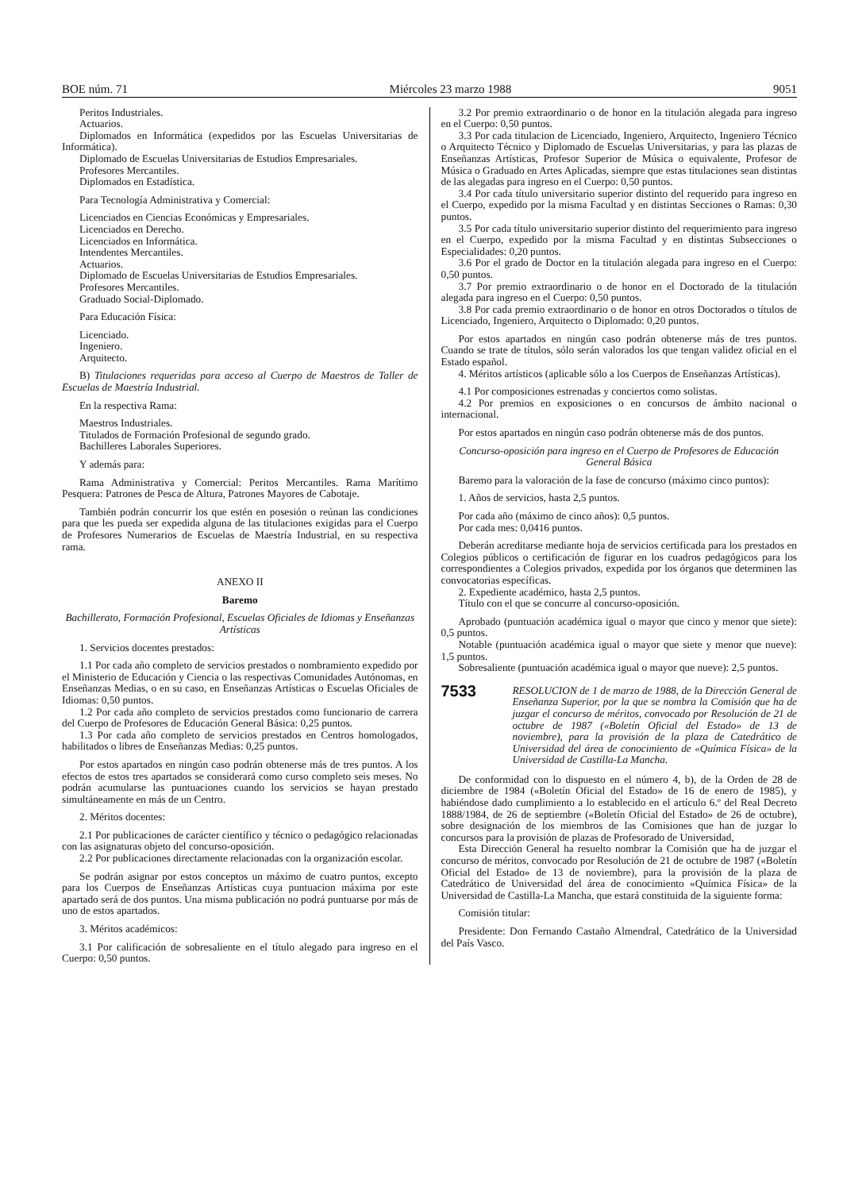BOE núm. 71 Miércoles 23 marzo 1988 9051
Peritos Industriales.
Actuarios.
Diplomados en Informática (expedidos por las Escuelas Universitarias de Informática).
Diplomado de Escuelas Universitarias de Estudios Empresariales.
Profesores Mercantiles.
Diplomados en Estadística.
Para Tecnología Administrativa y Comercial:
Licenciados en Ciencias Económicas y Empresariales.
Licenciados en Derecho.
Licenciados en Informática.
Intendentes Mercantiles.
Actuarios.
Diplomado de Escuelas Universitarias de Estudios Empresariales.
Profesores Mercantiles.
Graduado Social-Diplomado.
Para Educación Física:
Licenciado.
Ingeniero.
Arquitecto.
B) Titulaciones requeridas para acceso al Cuerpo de Maestros de Taller de Escuelas de Maestría Industrial.
En la respectiva Rama:
Maestros Industriales.
Titulados de Formación Profesional de segundo grado.
Bachilleres Laborales Superiores.
Y además para:
Rama Administrativa y Comercial: Peritos Mercantiles. Rama Marítimo Pesquera: Patrones de Pesca de Altura, Patrones Mayores de Cabotaje.
También podrán concurrir los que estén en posesión o reúnan las condiciones para que les pueda ser expedida alguna de las titulaciones exigidas para el Cuerpo de Profesores Numerarios de Escuelas de Maestría Industrial, en su respectiva rama.
ANEXO II
Baremo
Bachillerato, Formación Profesional, Escuelas Oficiales de Idiomas y Enseñanzas Artísticas
1. Servicios docentes prestados:
1.1 Por cada año completo de servicios prestados o nombramiento expedido por el Ministerio de Educación y Ciencia o las respectivas Comunidades Autónomas, en Enseñanzas Medias, o en su caso, en Enseñanzas Artísticas o Escuelas Oficiales de Idiomas: 0,50 puntos.
1.2 Por cada año completo de servicios prestados como funcionario de carrera del Cuerpo de Profesores de Educación General Básica: 0,25 puntos.
1.3 Por cada año completo de servicios prestados en Centros homologados, habilitados o libres de Enseñanzas Medias: 0,25 puntos.
Por estos apartados en ningún caso podrán obtenerse más de tres puntos. A los efectos de estos tres apartados se considerará como curso completo seis meses. No podrán acumularse las puntuaciones cuando los servicios se hayan prestado simultáneamente en más de un Centro.
2. Méritos docentes:
2.1 Por publicaciones de carácter científico y técnico o pedagógico relacionadas con las asignaturas objeto del concurso-oposición.
2.2 Por publicaciones directamente relacionadas con la organización escolar.
Se podrán asignar por estos conceptos un máximo de cuatro puntos, excepto para los Cuerpos de Enseñanzas Artísticas cuya puntuacion máxima por este apartado será de dos puntos. Una misma publicación no podrá puntuarse por más de uno de estos apartados.
3. Méritos académicos:
3.1 Por calificación de sobresaliente en el título alegado para ingreso en el Cuerpo: 0,50 puntos.
3.2 Por premio extraordinario o de honor en la titulación alegada para ingreso en el Cuerpo: 0,50 puntos.
3.3 Por cada titulacion de Licenciado, Ingeniero, Arquitecto, Ingeniero Técnico o Arquitecto Técnico y Diplomado de Escuelas Universitarias, y para las plazas de Enseñanzas Artísticas, Profesor Superior de Música o equivalente, Profesor de Música o Graduado en Artes Aplicadas, siempre que estas titulaciones sean distintas de las alegadas para ingreso en el Cuerpo: 0,50 puntos.
3.4 Por cada título universitario superior distinto del requerido para ingreso en el Cuerpo, expedido por la misma Facultad y en distintas Secciones o Ramas: 0,30 puntos.
3.5 Por cada título universitario superior distinto del requerimiento para ingreso en el Cuerpo, expedido por la misma Facultad y en distintas Subsecciones o Especialidades: 0,20 puntos.
3.6 Por el grado de Doctor en la titulación alegada para ingreso en el Cuerpo: 0,50 puntos.
3.7 Por premio extraordinario o de honor en el Doctorado de la titulación alegada para ingreso en el Cuerpo: 0,50 puntos.
3.8 Por cada premio extraordinario o de honor en otros Doctorados o títulos de Licenciado, Ingeniero, Arquitecto o Diplomado: 0,20 puntos.
Por estos apartados en ningún caso podrán obtenerse más de tres puntos. Cuando se trate de títulos, sólo serán valorados los que tengan validez oficial en el Estado español.
4. Méritos artísticos (aplicable sólo a los Cuerpos de Enseñanzas Artísticas).
4.1 Por composiciones estrenadas y conciertos como solistas.
4.2 Por premios en exposiciones o en concursos de ámbito nacional o internacional.
Por estos apartados en ningún caso podrán obtenerse más de dos puntos.
Concurso-oposición para ingreso en el Cuerpo de Profesores de Educación General Básica
Baremo para la valoración de la fase de concurso (máximo cinco puntos):
1. Años de servicios, hasta 2,5 puntos.
Por cada año (máximo de cinco años): 0,5 puntos.
Por cada mes: 0,0416 puntos.
Deberán acreditarse mediante hoja de servicios certificada para los prestados en Colegios públicos o certificación de figurar en los cuadros pedagógicos para los correspondientes a Colegios privados, expedida por los órganos que determinen las convocatorias específicas.
2. Expediente académico, hasta 2,5 puntos.
Título con el que se concurre al concurso-oposición.
Aprobado (puntuación académica igual o mayor que cinco y menor que siete): 0,5 puntos.
Notable (puntuación académica igual o mayor que siete y menor que nueve): 1,5 puntos.
Sobresaliente (puntuación académica igual o mayor que nueve): 2,5 puntos.
7533
RESOLUCION de 1 de marzo de 1988, de la Dirección General de Enseñanza Superior, por la que se nombra la Comisión que ha de juzgar el concurso de méritos, convocado por Resolución de 21 de octubre de 1987 («Boletín Oficial del Estado» de 13 de noviembre), para la provisión de la plaza de Catedrático de Universidad del área de conocimiento de «Química Física» de la Universidad de Castilla-La Mancha.
De conformidad con lo dispuesto en el número 4, b), de la Orden de 28 de diciembre de 1984 («Boletín Oficial del Estado» de 16 de enero de 1985), y habiéndose dado cumplimiento a lo establecido en el artículo 6.º del Real Decreto 1888/1984, de 26 de septiembre («Boletín Oficial del Estado» de 26 de octubre), sobre designación de los miembros de las Comisiones que han de juzgar lo concursos para la provisión de plazas de Profesorado de Universidad,
Esta Dirección General ha resuelto nombrar la Comisión que ha de juzgar el concurso de méritos, convocado por Resolución de 21 de octubre de 1987 («Boletín Oficial del Estado» de 13 de noviembre), para la provisión de la plaza de Catedrático de Universidad del área de conocimiento «Química Física» de la Universidad de Castilla-La Mancha, que estará constituida de la siguiente forma:
Comisión titular:
Presidente: Don Fernando Castaño Almendral, Catedrático de la Universidad del País Vasco.